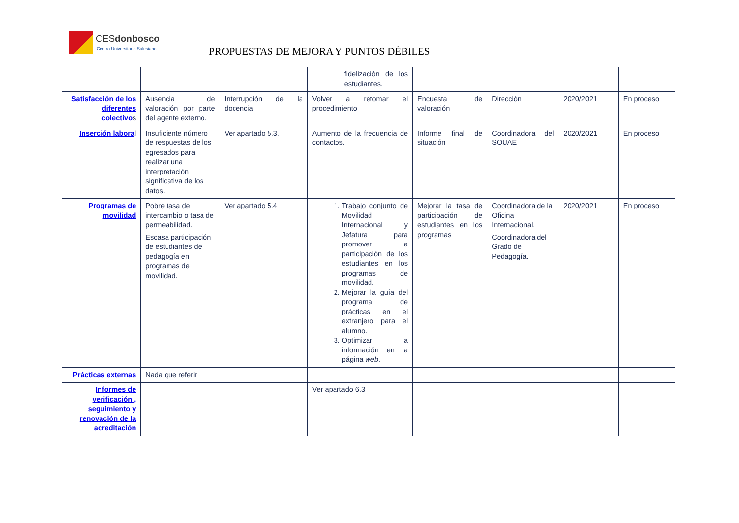CESdonbosco
Centro Universitario Salesiano
PROPUESTAS DE MEJORA Y PUNTOS DÉBILES
| | | | fidelización de los estudiantes. | | | | |
| Satisfacción de los diferentes colectivo s | Ausencia de valoración por parte del agente externo. | Interrupción de la docencia | Volver a retomar el procedimiento | Encuesta de valoración | Dirección | 2020/2021 | En proceso |
| Inserción labora l | Insuficiente número de respuestas de los egresados para realizar una interpretación significativa de los datos. | Ver apartado 5.3. | Aumento de la frecuencia de contactos. | Informe final de situación | Coordinadora del SOUAE | 2020/2021 | En proceso |
| Programas de movilidad | Pobre tasa de intercambio o tasa de permeabilidad. Escasa participación de estudiantes de pedagogía en programas de movilidad. | Ver apartado 5.4 | 1. Trabajo conjunto de Movilidad Internacional y Jefatura para promover la participación de los estudiantes en los programas de movilidad. 2. Mejorar la guía del programa de prácticas en el extranjero para el alumno. 3. Optimizar la información en la página web . | Mejorar la tasa de participación de estudiantes en los programas | Coordinadora de la Oficina Internacional. Coordinadora del Grado de Pedagogía. | 2020/2021 | En proceso |
| Prácticas externas | Nada que referir | | | | | | |
| Informes de verificación , seguimiento y renovación de la acreditación | | | Ver apartado 6.3 | | | | |